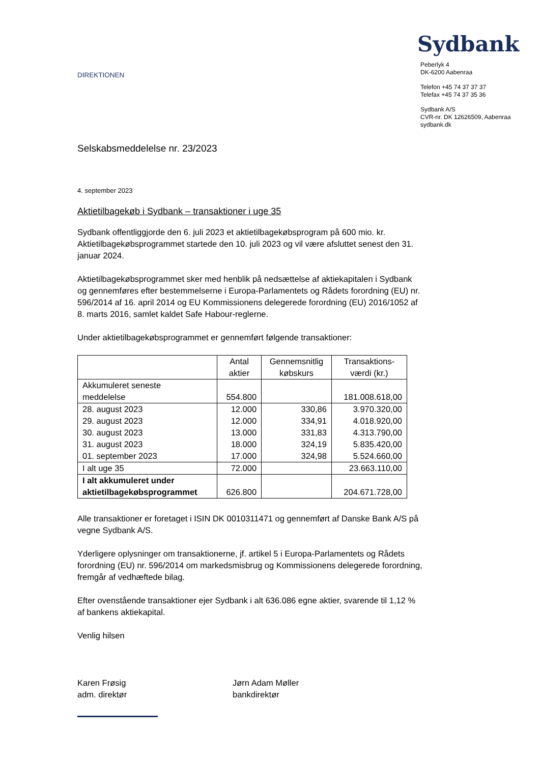Sydbank
DIREKTIONEN
Peberlyk 4
DK-6200 Aabenraa
Telefon +45 74 37 37 37
Telefax +45 74 37 35 36
Sydbank A/S
CVR-nr. DK 12626509, Aabenraa
sydbank.dk
Selskabsmeddelelse nr. 23/2023
4. september 2023
Aktietilbagekøb i Sydbank – transaktioner i uge 35
Sydbank offentliggjorde den 6. juli 2023 et aktietilbagekøbsprogram på 600 mio. kr. Aktietilbagekøbsprogrammet startede den 10. juli 2023 og vil være afsluttet senest den 31. januar 2024.
Aktietilbagekøbsprogrammet sker med henblik på nedsættelse af aktiekapitalen i Sydbank og gennemføres efter bestemmelserne i Europa-Parlamentets og Rådets forordning (EU) nr. 596/2014 af 16. april 2014 og EU Kommissionens delegerede forordning (EU) 2016/1052 af 8. marts 2016, samlet kaldet Safe Habour-reglerne.
Under aktietilbagekøbsprogrammet er gennemført følgende transaktioner:
| | Antal aktier | Gennemsnitlig købskurs | Transaktions- værdi (kr.) |
| --- | --- | --- | --- |
| Akkumuleret seneste meddelelse | 554.800 | | 181.008.618,00 |
| 28. august 2023 | 12.000 | 330,86 | 3.970.320,00 |
| 29. august 2023 | 12.000 | 334,91 | 4.018.920,00 |
| 30. august 2023 | 13.000 | 331,83 | 4.313.790,00 |
| 31. august 2023 | 18.000 | 324,19 | 5.835.420,00 |
| 01. september 2023 | 17.000 | 324,98 | 5.524.660,00 |
| I alt uge 35 | 72.000 | | 23.663.110,00 |
| I alt akkumuleret under aktietilbagekøbsprogrammet | 626.800 | | 204.671.728,00 |
Alle transaktioner er foretaget i ISIN DK 0010311471 og gennemført af Danske Bank A/S på vegne Sydbank A/S.
Yderligere oplysninger om transaktionerne, jf. artikel 5 i Europa-Parlamentets og Rådets forordning (EU) nr. 596/2014 om markedsmisbrug og Kommissionens delegerede forordning, fremgår af vedhæftede bilag.
Efter ovenstående transaktioner ejer Sydbank i alt 636.086 egne aktier, svarende til 1,12 % af bankens aktiekapital.
Venlig hilsen
Karen Frøsig
adm. direktør
Jørn Adam Møller
bankdirektør